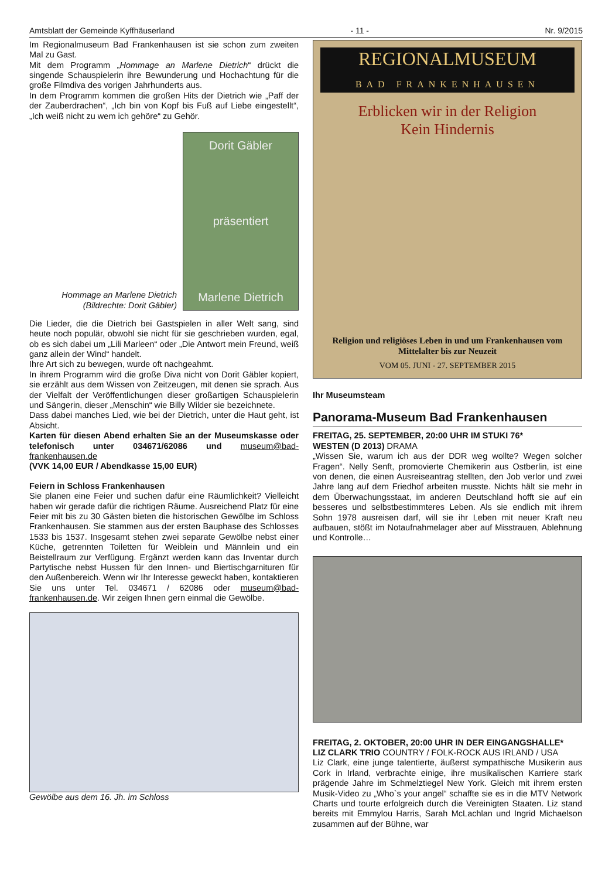Amtsblatt der Gemeinde Kyffhäuserland - 11 - Nr. 9/2015
Im Regionalmuseum Bad Frankenhausen ist sie schon zum zweiten Mal zu Gast.
Mit dem Programm „Hommage an Marlene Dietrich“ drückt die singende Schauspielerin ihre Bewunderung und Hochachtung für die große Filmdiva des vorigen Jahrhunderts aus.
In dem Programm kommen die großen Hits der Dietrich wie „Paff der der Zauberdrachen“, „Ich bin von Kopf bis Fuß auf Liebe eingestellt“, „Ich weiß nicht zu wem ich gehöre“ zu Gehör.
Hommage an Marlene Dietrich
(Bildrechte: Dorit Gäbler)
Dorit Gäbler
präsentiert
Marlene Dietrich
Die Lieder, die die Dietrich bei Gastspielen in aller Welt sang, sind heute noch populär, obwohl sie nicht für sie geschrieben wurden, egal, ob es sich dabei um „Lili Marleen“ oder „Die Antwort mein Freund, weiß ganz allein der Wind“ handelt.
Ihre Art sich zu bewegen, wurde oft nachgeahmt.
In ihrem Programm wird die große Diva nicht von Dorit Gäbler kopiert, sie erzählt aus dem Wissen von Zeitzeugen, mit denen sie sprach. Aus der Vielfalt der Veröffentlichungen dieser großartigen Schauspielerin und Sängerin, dieser „Menschin“ wie Billy Wilder sie bezeichnete.
Dass dabei manches Lied, wie bei der Dietrich, unter die Haut geht, ist Absicht.
Karten für diesen Abend erhalten Sie an der Museumskasse oder telefonisch unter 034671/62086 und museum@bad-frankenhausen.de
(VVK 14,00 EUR / Abendkasse 15,00 EUR)
Feiern in Schloss Frankenhausen
Sie planen eine Feier und suchen dafür eine Räumlichkeit? Vielleicht haben wir gerade dafür die richtigen Räume. Ausreichend Platz für eine Feier mit bis zu 30 Gästen bieten die historischen Gewölbe im Schloss Frankenhausen. Sie stammen aus der ersten Bauphase des Schlosses 1533 bis 1537. Insgesamt stehen zwei separate Gewölbe nebst einer Küche, getrennten Toiletten für Weiblein und Männlein und ein Beistellraum zur Verfügung. Ergänzt werden kann das Inventar durch Partytische nebst Hussen für den Innen- und Biertischgarnituren für den Außenbereich. Wenn wir Ihr Interesse geweckt haben, kontaktieren Sie uns unter Tel. 034671 / 62086 oder museum@bad-frankenhausen.de. Wir zeigen Ihnen gern einmal die Gewölbe.
Gewölbe aus dem 16. Jh. im Schloss
REGIONALMUSEUM
BAD FRANKENHAUSEN
Erblicken wir in der Religion
Kein Hindernis
Religion und religiöses Leben in und um Frankenhausen vom Mittelalter bis zur Neuzeit
VOM 05. JUNI - 27. SEPTEMBER 2015
Ihr Museumsteam
Panorama-Museum Bad Frankenhausen
FREITAG, 25. SEPTEMBER, 20:00 UHR IM STUKI 76*
WESTEN (D 2013) DRAMA
„Wissen Sie, warum ich aus der DDR weg wollte? Wegen solcher Fragen“. Nelly Senft, promovierte Chemikerin aus Ostberlin, ist eine von denen, die einen Ausreiseantrag stellten, den Job verlor und zwei Jahre lang auf dem Friedhof arbeiten musste. Nichts hält sie mehr in dem Überwachungsstaat, im anderen Deutschland hofft sie auf ein besseres und selbstbestimmteres Leben. Als sie endlich mit ihrem Sohn 1978 ausreisen darf, will sie ihr Leben mit neuer Kraft neu aufbauen, stößt im Notaufnahmelager aber auf Misstrauen, Ablehnung und Kontrolle…
FREITAG, 2. OKTOBER, 20:00 UHR IN DER EINGANGSHALLE*
LIZ CLARK TRIO COUNTRY / FOLK-ROCK AUS IRLAND / USA
Liz Clark, eine junge talentierte, äußerst sympathische Musikerin aus Cork in Irland, verbrachte einige, ihre musikalischen Karriere stark prägende Jahre im Schmelztiegel New York. Gleich mit ihrem ersten Musik-Video zu „Who`s your angel“ schaffte sie es in die MTV Network Charts und tourte erfolgreich durch die Vereinigten Staaten. Liz stand bereits mit Emmylou Harris, Sarah McLachlan und Ingrid Michaelson zusammen auf der Bühne, war